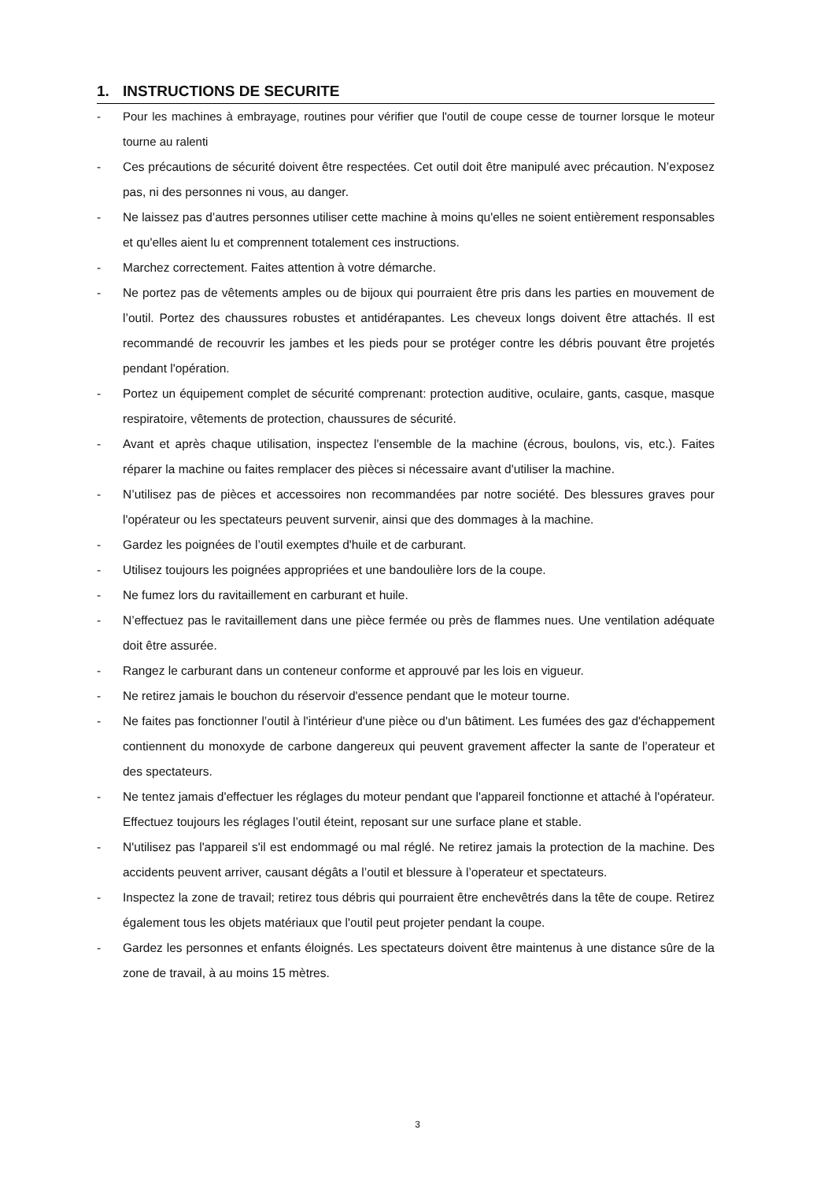1. INSTRUCTIONS DE SECURITE
- Pour les machines à embrayage, routines pour vérifier que l'outil de coupe cesse de tourner lorsque le moteur tourne au ralenti
- Ces précautions de sécurité doivent être respectées. Cet outil doit être manipulé avec précaution. N’exposez pas, ni des personnes ni vous, au danger.
- Ne laissez pas d’autres personnes utiliser cette machine à moins qu'elles ne soient entièrement responsables et qu'elles aient lu et comprennent totalement ces instructions.
- Marchez correctement. Faites attention à votre démarche.
- Ne portez pas de vêtements amples ou de bijoux qui pourraient être pris dans les parties en mouvement de l’outil. Portez des chaussures robustes et antidérapantes. Les cheveux longs doivent être attachés. Il est recommandé de recouvrir les jambes et les pieds pour se protéger contre les débris pouvant être projetés pendant l'opération.
- Portez un équipement complet de sécurité comprenant: protection auditive, oculaire, gants, casque, masque respiratoire, vêtements de protection, chaussures de sécurité.
- Avant et après chaque utilisation, inspectez l'ensemble de la machine (écrous, boulons, vis, etc.). Faites réparer la machine ou faites remplacer des pièces si nécessaire avant d'utiliser la machine.
- N’utilisez pas de pièces et accessoires non recommandées par notre société. Des blessures graves pour l'opérateur ou les spectateurs peuvent survenir, ainsi que des dommages à la machine.
- Gardez les poignées de l’outil exemptes d'huile et de carburant.
- Utilisez toujours les poignées appropriées et une bandoulière lors de la coupe.
- Ne fumez lors du ravitaillement en carburant et huile.
- N’effectuez pas le ravitaillement dans une pièce fermée ou près de flammes nues. Une ventilation adéquate doit être assurée.
- Rangez le carburant dans un conteneur conforme et approuvé par les lois en vigueur.
- Ne retirez jamais le bouchon du réservoir d'essence pendant que le moteur tourne.
- Ne faites pas fonctionner l’outil à l'intérieur d'une pièce ou d'un bâtiment. Les fumées des gaz d'échappement contiennent du monoxyde de carbone dangereux qui peuvent gravement affecter la sante de l’operateur et des spectateurs.
- Ne tentez jamais d'effectuer les réglages du moteur pendant que l'appareil fonctionne et attaché à l'opérateur. Effectuez toujours les réglages l’outil éteint, reposant sur une surface plane et stable.
- N'utilisez pas l'appareil s'il est endommagé ou mal réglé. Ne retirez jamais la protection de la machine. Des accidents peuvent arriver, causant dégâts a l’outil et blessure à l’operateur et spectateurs.
- Inspectez la zone de travail; retirez tous débris qui pourraient être enchevêtrés dans la tête de coupe. Retirez également tous les objets matériaux que l'outil peut projeter pendant la coupe.
- Gardez les personnes et enfants éloignés. Les spectateurs doivent être maintenus à une distance sûre de la zone de travail, à au moins 15 mètres.
3